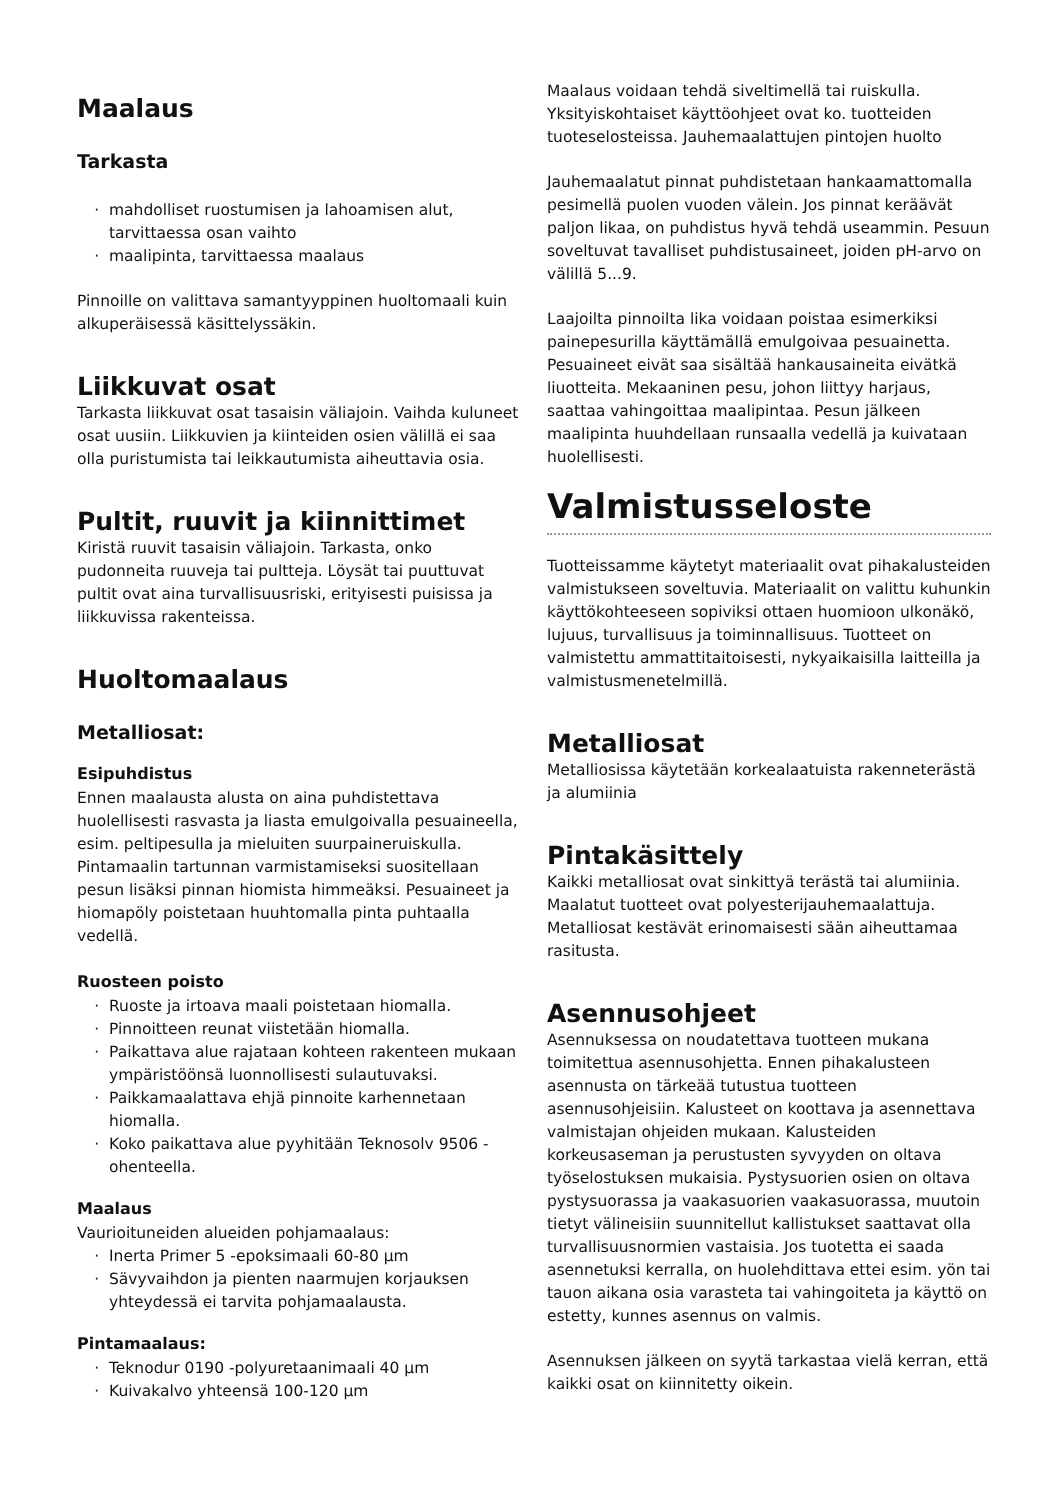Maalaus
Tarkasta
mahdolliset ruostumisen ja lahoamisen alut, tarvittaessa osan vaihto
maalipinta, tarvittaessa maalaus
Pinnoille on valittava samantyyppinen huoltomaali kuin alkuperäisessä käsittelyssäkin.
Liikkuvat osat
Tarkasta liikkuvat osat tasaisin väliajoin. Vaihda kuluneet osat uusiin. Liikkuvien ja kiinteiden osien välillä ei saa olla puristumista tai leikkautumista aiheuttavia osia.
Pultit, ruuvit ja kiinnittimet
Kiristä ruuvit tasaisin väliajoin. Tarkasta, onko pudonneita ruuveja tai pultteja. Löysät tai puuttuvat pultit ovat aina turvallisuusriski, erityisesti puisissa ja liikkuvissa rakenteissa.
Huoltomaalaus
Metalliosat:
Esipuhdistus
Ennen maalausta alusta on aina puhdistettava huolellisesti rasvasta ja liasta emulgoivalla pesuaineella, esim. peltipesulla ja mieluiten suurpaineruiskulla. Pintamaalin tartunnan varmistamiseksi suositellaan pesun lisäksi pinnan hiomista himmeäksi. Pesuaineet ja hiomapöly poistetaan huuhtomalla pinta puhtaalla vedellä.
Ruosteen poisto
Ruoste ja irtoava maali poistetaan hiomalla.
Pinnoitteen reunat viistetään hiomalla.
Paikattava alue rajataan kohteen rakenteen mukaan ympäristöönsä luonnollisesti sulautuvaksi.
Paikkamaalattava ehjä pinnoite karhennetaan hiomalla.
Koko paikattava alue pyyhitään Teknosolv 9506 -ohenteella.
Maalaus
Vaurioituneiden alueiden pohjamaalaus:
Inerta Primer 5 -epoksimaali 60-80 µm
Sävyvaihdon ja pienten naarmujen korjauksen yhteydessä ei tarvita pohjamaalausta.
Pintamaalaus:
Teknodur 0190 -polyuretaanimaali 40 µm
Kuivakalvo yhteensä 100-120 µm
Maalaus voidaan tehdä siveltimellä tai ruiskulla. Yksityiskohtaiset käyttöohjeet ovat ko. tuotteiden tuoteselosteissa. Jauhemaalattujen pintojen huolto
Jauhemaalatut pinnat puhdistetaan hankaamattomalla pesimellä puolen vuoden välein. Jos pinnat keräävät paljon likaa, on puhdistus hyvä tehdä useammin. Pesuun soveltuvat tavalliset puhdistusaineet, joiden pH-arvo on välillä 5...9.
Laajoilta pinnoilta lika voidaan poistaa esimerkiksi painepesurilla käyttämällä emulgoivaa pesuainetta. Pesuaineet eivät saa sisältää hankausaineita eivätkä liuotteita. Mekaaninen pesu, johon liittyy harjaus, saattaa vahingoittaa maalipintaa. Pesun jälkeen maalipinta huuhdellaan runsaalla vedellä ja kuivataan huolellisesti.
Valmistusseloste
Tuotteissamme käytetyt materiaalit ovat pihakalusteiden valmistukseen soveltuvia. Materiaalit on valittu kuhunkin käyttökohteeseen sopiviksi ottaen huomioon ulkonäkö, lujuus, turvallisuus ja toiminnallisuus. Tuotteet on valmistettu ammattitaitoisesti, nykyaikaisilla laitteilla ja valmistusmenetelmillä.
Metalliosat
Metalliosissa käytetään korkealaatuista rakenneterästä ja alumiinia
Pintakäsittely
Kaikki metalliosat ovat sinkittyä terästä tai alumiinia. Maalatut tuotteet ovat polyesterijauhemaalattuja. Metalliosat kestävät erinomaisesti sään aiheuttamaa rasitusta.
Asennusohjeet
Asennuksessa on noudatettava tuotteen mukana toimitettua asennusohjetta. Ennen pihakalusteen asennusta on tärkeää tutustua tuotteen asennusohjeisiin. Kalusteet on koottava ja asennettava valmistajan ohjeiden mukaan. Kalusteiden korkeusaseman ja perustusten syvyyden on oltava työselostuksen mukaisia. Pystysuorien osien on oltava pystysuorassa ja vaakasuorien vaakasuorassa, muutoin tietyt välineisiin suunnitellut kallistukset saattavat olla turvallisuusnormien vastaisia. Jos tuotetta ei saada asennetuksi kerralla, on huolehdittava ettei esim. yön tai tauon aikana osia varasteta tai vahingoiteta ja käyttö on estetty, kunnes asennus on valmis.
Asennuksen jälkeen on syytä tarkastaa vielä kerran, että kaikki osat on kiinnitetty oikein.